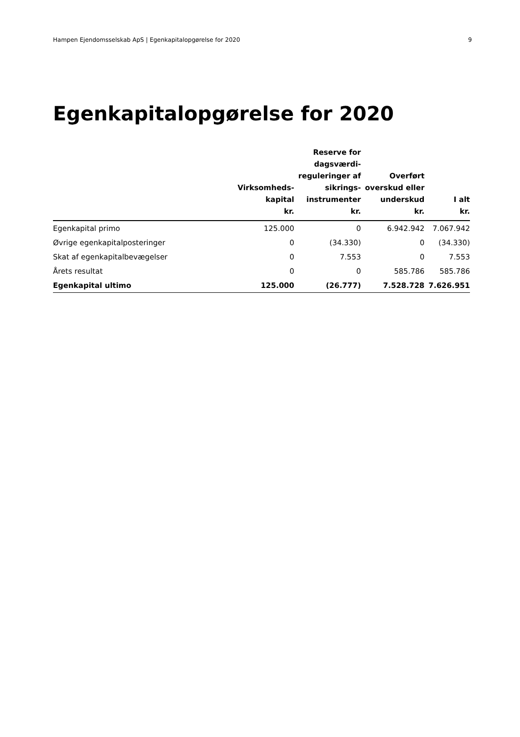Hampen Ejendomsselskab ApS | Egenkapitalopgørelse for 2020 9
Egenkapitalopgørelse for 2020
| | Virksomheds- kapital kr. | Reserve for dagsværdi- reguleringer af sikrings- instrumenter kr. | Overført overskud eller underskud kr. | I alt kr. |
| --- | --- | --- | --- | --- |
| Egenkapital primo | 125.000 | 0 | 6.942.942 | 7.067.942 |
| Øvrige egenkapitalposteringer | 0 | (34.330) | 0 | (34.330) |
| Skat af egenkapitalbevægelser | 0 | 7.553 | 0 | 7.553 |
| Årets resultat | 0 | 0 | 585.786 | 585.786 |
| Egenkapital ultimo | 125.000 | (26.777) | 7.528.728 | 7.626.951 |